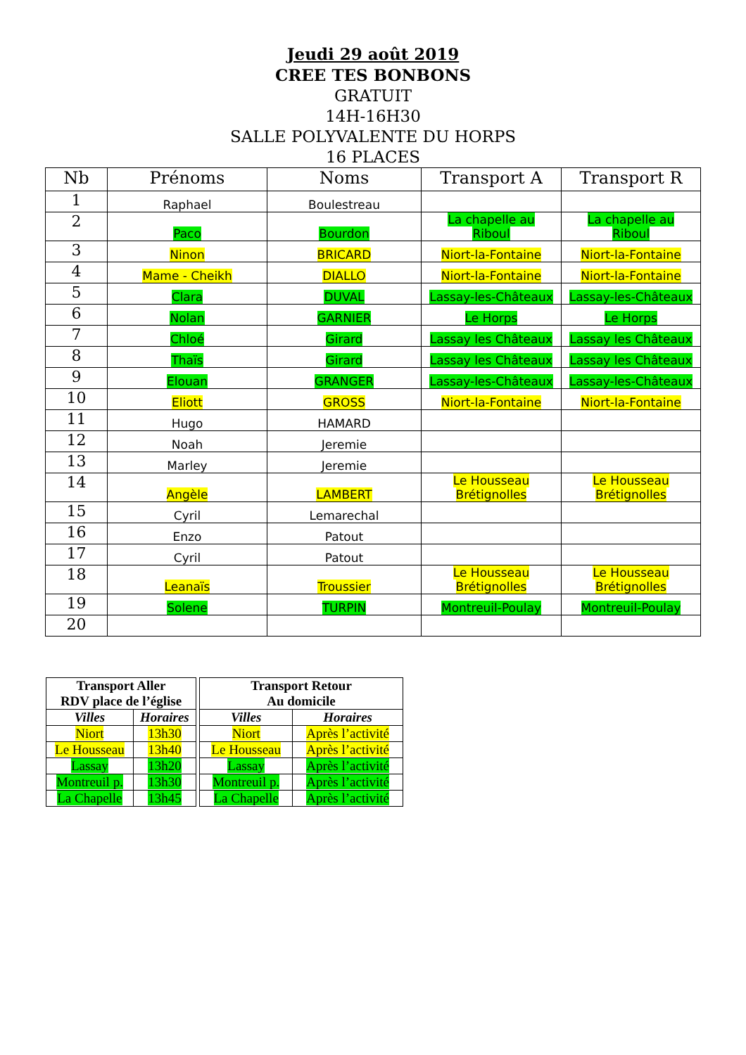Jeudi 29 août 2019
CREE TES BONBONS
GRATUIT
14H-16H30
SALLE POLYVALENTE DU HORPS
16 PLACES
| Nb | Prénoms | Noms | Transport A | Transport R |
| --- | --- | --- | --- | --- |
| 1 | Raphael | Boulestreau | | |
| 2 | Paco | Bourdon | La chapelle au Riboul | La chapelle au Riboul |
| 3 | Ninon | BRICARD | Niort-la-Fontaine | Niort-la-Fontaine |
| 4 | Mame - Cheikh | DIALLO | Niort-la-Fontaine | Niort-la-Fontaine |
| 5 | Clara | DUVAL | Lassay-les-Châteaux | Lassay-les-Châteaux |
| 6 | Nolan | GARNIER | Le Horps | Le Horps |
| 7 | Chloé | Girard | Lassay les Châteaux | Lassay les Châteaux |
| 8 | Thaïs | Girard | Lassay les Châteaux | Lassay les Châteaux |
| 9 | Elouan | GRANGER | Lassay-les-Châteaux | Lassay-les-Châteaux |
| 10 | Eliott | GROSS | Niort-la-Fontaine | Niort-la-Fontaine |
| 11 | Hugo | HAMARD | | |
| 12 | Noah | Jeremie | | |
| 13 | Marley | Jeremie | | |
| 14 | Angèle | LAMBERT | Le Housseau Brétignolles | Le Housseau Brétignolles |
| 15 | Cyril | Lemarechal | | |
| 16 | Enzo | Patout | | |
| 17 | Cyril | Patout | | |
| 18 | Leanaïs | Troussier | Le Housseau Brétignolles | Le Housseau Brétignolles |
| 19 | Solene | TURPIN | Montreuil-Poulay | Montreuil-Poulay |
| 20 | | | | |
| Transport Aller RDV place de l’église | |
| --- | --- |
| Villes | Horaires |
| Niort | 13h30 |
| Le Housseau | 13h40 |
| Lassay | 13h20 |
| Montreuil p. | 13h30 |
| La Chapelle | 13h45 |
| Transport Retour Au domicile | |
| --- | --- |
| Villes | Horaires |
| Niort | Après l’activité |
| Le Housseau | Après l’activité |
| Lassay | Après l’activité |
| Montreuil p. | Après l’activité |
| La Chapelle | Après l’activité |